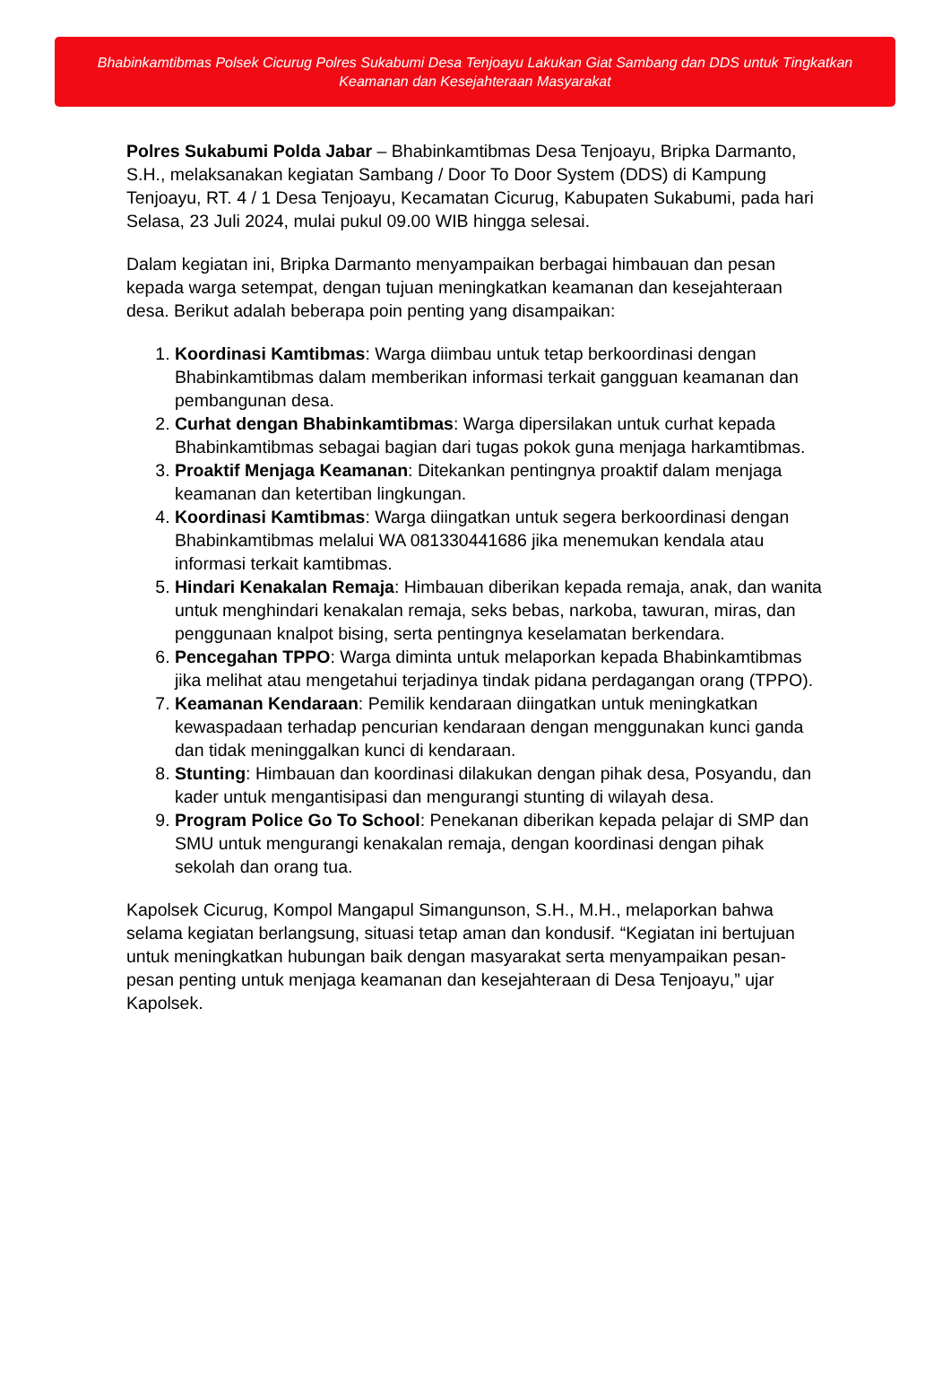Bhabinkamtibmas Polsek Cicurug Polres Sukabumi Desa Tenjoayu Lakukan Giat Sambang dan DDS untuk Tingkatkan Keamanan dan Kesejahteraan Masyarakat
Polres Sukabumi Polda Jabar – Bhabinkamtibmas Desa Tenjoayu, Bripka Darmanto, S.H., melaksanakan kegiatan Sambang / Door To Door System (DDS) di Kampung Tenjoayu, RT. 4 / 1 Desa Tenjoayu, Kecamatan Cicurug, Kabupaten Sukabumi, pada hari Selasa, 23 Juli 2024, mulai pukul 09.00 WIB hingga selesai.
Dalam kegiatan ini, Bripka Darmanto menyampaikan berbagai himbauan dan pesan kepada warga setempat, dengan tujuan meningkatkan keamanan dan kesejahteraan desa. Berikut adalah beberapa poin penting yang disampaikan:
1. Koordinasi Kamtibmas: Warga diimbau untuk tetap berkoordinasi dengan Bhabinkamtibmas dalam memberikan informasi terkait gangguan keamanan dan pembangunan desa.
2. Curhat dengan Bhabinkamtibmas: Warga dipersilakan untuk curhat kepada Bhabinkamtibmas sebagai bagian dari tugas pokok guna menjaga harkamtibmas.
3. Proaktif Menjaga Keamanan: Ditekankan pentingnya proaktif dalam menjaga keamanan dan ketertiban lingkungan.
4. Koordinasi Kamtibmas: Warga diingatkan untuk segera berkoordinasi dengan Bhabinkamtibmas melalui WA 081330441686 jika menemukan kendala atau informasi terkait kamtibmas.
5. Hindari Kenakalan Remaja: Himbauan diberikan kepada remaja, anak, dan wanita untuk menghindari kenakalan remaja, seks bebas, narkoba, tawuran, miras, dan penggunaan knalpot bising, serta pentingnya keselamatan berkendara.
6. Pencegahan TPPO: Warga diminta untuk melaporkan kepada Bhabinkamtibmas jika melihat atau mengetahui terjadinya tindak pidana perdagangan orang (TPPO).
7. Keamanan Kendaraan: Pemilik kendaraan diingatkan untuk meningkatkan kewaspadaan terhadap pencurian kendaraan dengan menggunakan kunci ganda dan tidak meninggalkan kunci di kendaraan.
8. Stunting: Himbauan dan koordinasi dilakukan dengan pihak desa, Posyandu, dan kader untuk mengantisipasi dan mengurangi stunting di wilayah desa.
9. Program Police Go To School: Penekanan diberikan kepada pelajar di SMP dan SMU untuk mengurangi kenakalan remaja, dengan koordinasi dengan pihak sekolah dan orang tua.
Kapolsek Cicurug, Kompol Mangapul Simangunson, S.H., M.H., melaporkan bahwa selama kegiatan berlangsung, situasi tetap aman dan kondusif. “Kegiatan ini bertujuan untuk meningkatkan hubungan baik dengan masyarakat serta menyampaikan pesan-pesan penting untuk menjaga keamanan dan kesejahteraan di Desa Tenjoayu,” ujar Kapolsek.